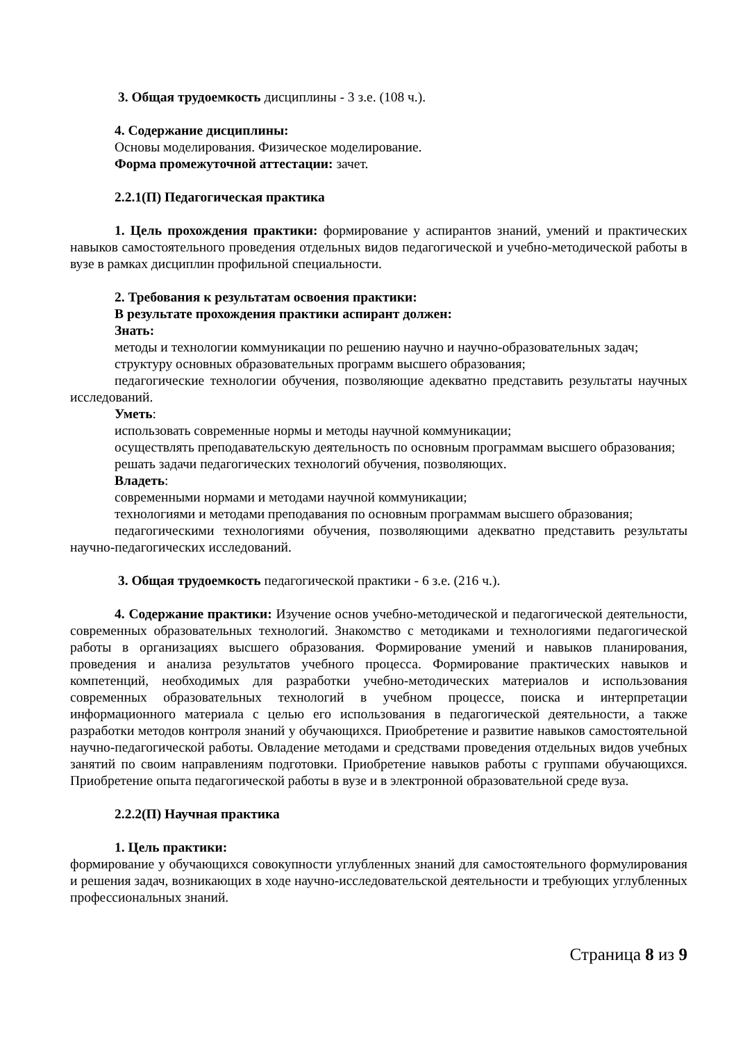3. Общая трудоемкость дисциплины - 3 з.е. (108 ч.).
4. Содержание дисциплины:
Основы моделирования. Физическое моделирование.
Форма промежуточной аттестации: зачет.
2.2.1(П) Педагогическая практика
1. Цель прохождения практики: формирование у аспирантов знаний, умений и практических навыков самостоятельного проведения отдельных видов педагогической и учебно-методической работы в вузе в рамках дисциплин профильной специальности.
2. Требования к результатам освоения практики:
В результате прохождения практики аспирант должен:
Знать:
методы и технологии коммуникации по решению научно и научно-образовательных задач;
структуру основных образовательных программ высшего образования;
педагогические технологии обучения, позволяющие адекватно представить результаты научных исследований.
Уметь:
использовать современные нормы и методы научной коммуникации;
осуществлять преподавательскую деятельность по основным программам высшего образования;
решать задачи педагогических технологий обучения, позволяющих.
Владеть:
современными нормами и методами научной коммуникации;
технологиями и методами преподавания по основным программам высшего образования;
педагогическими технологиями обучения, позволяющими адекватно представить результаты научно-педагогических исследований.
3. Общая трудоемкость педагогической практики - 6 з.е. (216 ч.).
4. Содержание практики: Изучение основ учебно-методической и педагогической деятельности, современных образовательных технологий. Знакомство с методиками и технологиями педагогической работы в организациях высшего образования. Формирование умений и навыков планирования, проведения и анализа результатов учебного процесса. Формирование практических навыков и компетенций, необходимых для разработки учебно-методических материалов и использования современных образовательных технологий в учебном процессе, поиска и интерпретации информационного материала с целью его использования в педагогической деятельности, а также разработки методов контроля знаний у обучающихся. Приобретение и развитие навыков самостоятельной научно-педагогической работы. Овладение методами и средствами проведения отдельных видов учебных занятий по своим направлениям подготовки. Приобретение навыков работы с группами обучающихся. Приобретение опыта педагогической работы в вузе и в электронной образовательной среде вуза.
2.2.2(П) Научная практика
1. Цель практики:
формирование у обучающихся совокупности углубленных знаний для самостоятельного формулирования и решения задач, возникающих в ходе научно-исследовательской деятельности и требующих углубленных профессиональных знаний.
Страница 8 из 9